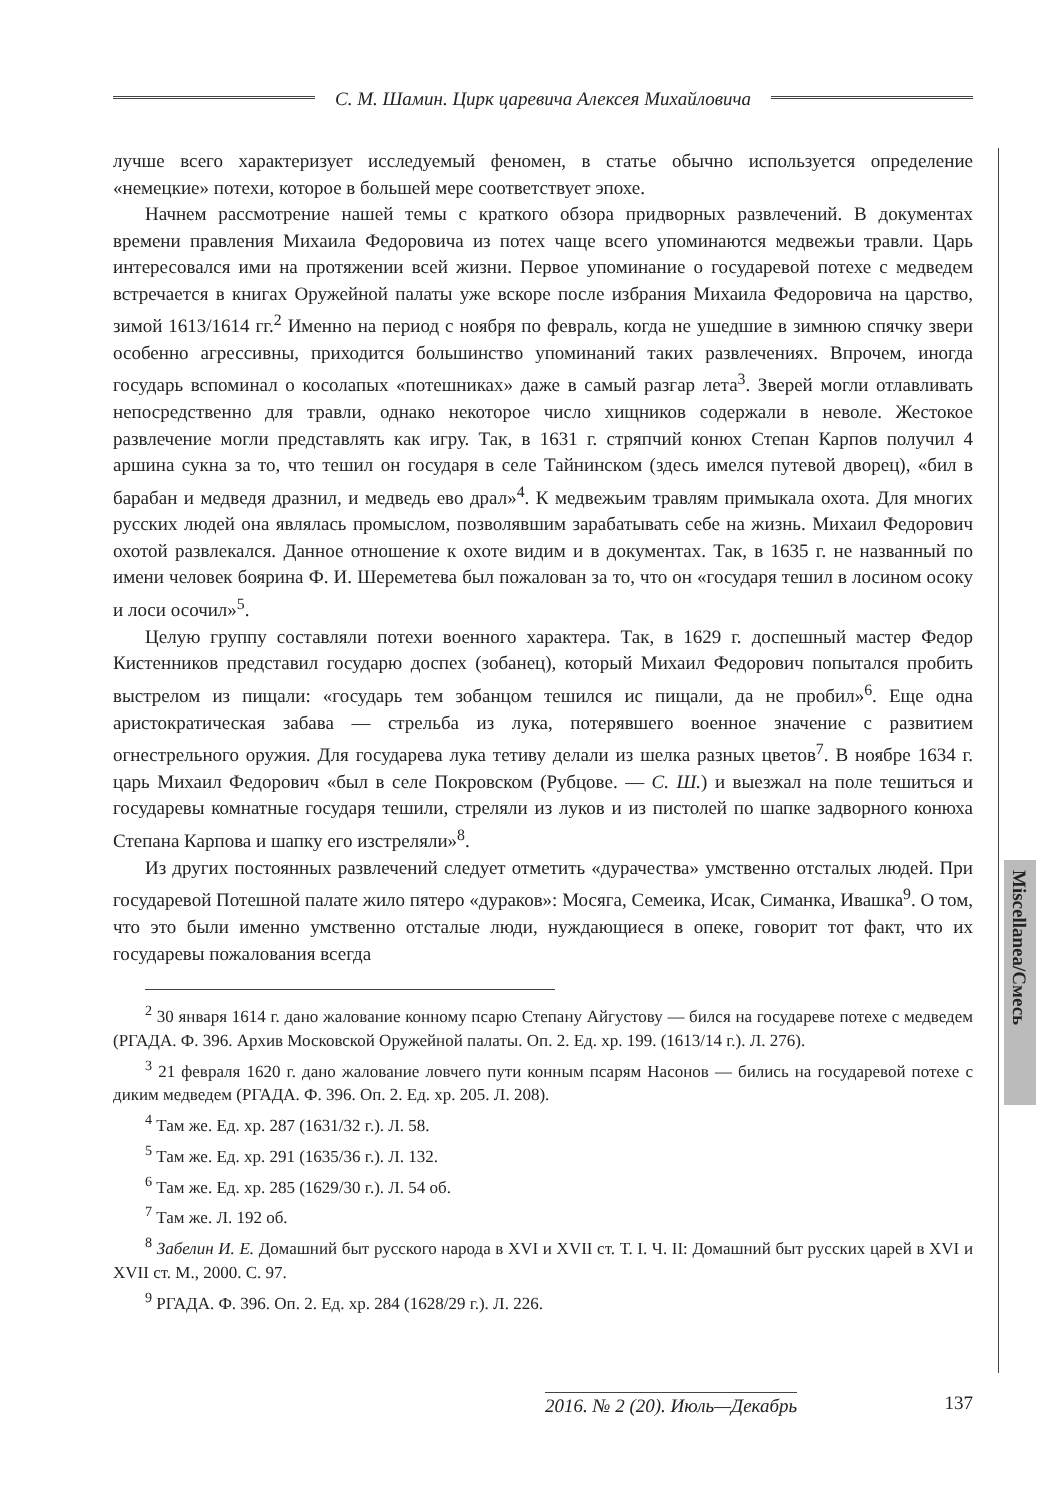С. М. Шамин. Цирк царевича Алексея Михайловича
лучше всего характеризует исследуемый феномен, в статье обычно используется определение «немецкие» потехи, которое в большей мере соответствует эпохе.
Начнем рассмотрение нашей темы с краткого обзора придворных развлечений. В документах времени правления Михаила Федоровича из потех чаще всего упоминаются медвежьи травли. Царь интересовался ими на протяжении всей жизни. Первое упоминание о государевой потехе с медведем встречается в книгах Оружейной палаты уже вскоре после избрания Михаила Федоровича на царство, зимой 1613/1614 гг.<sup>2</sup> Именно на период с ноября по февраль, когда не ушедшие в зимнюю спячку звери особенно агрессивны, приходится большинство упоминаний таких развлечениях. Впрочем, иногда государь вспоминал о косолапых «потешниках» даже в самый разгар лета<sup>3</sup>. Зверей могли отлавливать непосредственно для травли, однако некоторое число хищников содержали в неволе. Жестокое развлечение могли представлять как игру. Так, в 1631 г. стряпчий конюх Степан Карпов получил 4 аршина сукна за то, что тешил он государя в селе Тайнинском (здесь имелся путевой дворец), «бил в барабан и медведя дразнил, и медведь ево драл»<sup>4</sup>. К медвежьим травлям примыкала охота. Для многих русских людей она являлась промыслом, позволявшим зарабатывать себе на жизнь. Михаил Федорович охотой развлекался. Данное отношение к охоте видим и в документах. Так, в 1635 г. не названный по имени человек боярина Ф. И. Шереметева был пожалован за то, что он «государя тешил в лосином осоку и лоси осочил»<sup>5</sup>.
Целую группу составляли потехи военного характера. Так, в 1629 г. доспешный мастер Федор Кистенников представил государю доспех (зобанец), который Михаил Федорович попытался пробить выстрелом из пищали: «государь тем зобанцом тешился ис пищали, да не пробил»<sup>6</sup>. Еще одна аристократическая забава — стрельба из лука, потерявшего военное значение с развитием огнестрельного оружия. Для государева лука тетиву делали из шелка разных цветов<sup>7</sup>. В ноябре 1634 г. царь Михаил Федорович «был в селе Покровском (Рубцове. — С. Ш.) и выезжал на поле тешиться и государевы комнатные государя тешили, стреляли из луков и из пистолей по шапке задворного конюха Степана Карпова и шапку его изстреляли»<sup>8</sup>.
Из других постоянных развлечений следует отметить «дурачества» умственно отсталых людей. При государевой Потешной палате жило пятеро «дураков»: Мосяга, Семеика, Исак, Симанка, Ивашка<sup>9</sup>. О том, что это были именно умственно отсталые люди, нуждающиеся в опеке, говорит тот факт, что их государевы пожалования всегда
<sup>2</sup> 30 января 1614 г. дано жалование конному псарю Степану Айгустову — бился на государеве потехе с медведем (РГАДА. Ф. 396. Архив Московской Оружейной палаты. Оп. 2. Ед. хр. 199. (1613/14 г.). Л. 276).
<sup>3</sup> 21 февраля 1620 г. дано жалование ловчего пути конным псарям Насонов — бились на государевой потехе с диким медведем (РГАДА. Ф. 396. Оп. 2. Ед. хр. 205. Л. 208).
<sup>4</sup> Там же. Ед. хр. 287 (1631/32 г.). Л. 58.
<sup>5</sup> Там же. Ед. хр. 291 (1635/36 г.). Л. 132.
<sup>6</sup> Там же. Ед. хр. 285 (1629/30 г.). Л. 54 об.
<sup>7</sup> Там же. Л. 192 об.
<sup>8</sup> Забелин И. Е. Домашний быт русского народа в XVI и XVII ст. Т. I. Ч. II: Домашний быт русских царей в XVI и XVII ст. М., 2000. С. 97.
<sup>9</sup> РГАДА. Ф. 396. Оп. 2. Ед. хр. 284 (1628/29 г.). Л. 226.
Miscellanea/Смесь
2016. № 2 (20). Июль—Декабрь 137